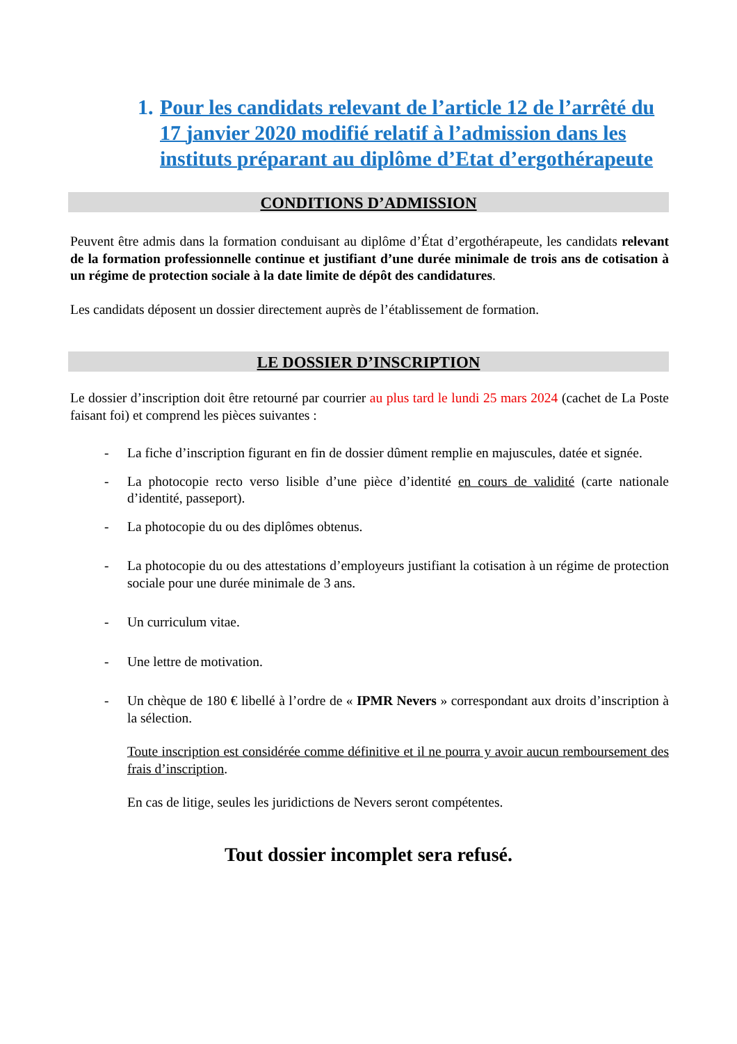1. Pour les candidats relevant de l’article 12 de l’arrêté du 17 janvier 2020 modifié relatif à l’admission dans les instituts préparant au diplôme d’Etat d’ergothérapeute
CONDITIONS D’ADMISSION
Peuvent être admis dans la formation conduisant au diplôme d’État d’ergothérapeute, les candidats relevant de la formation professionnelle continue et justifiant d’une durée minimale de trois ans de cotisation à un régime de protection sociale à la date limite de dépôt des candidatures.
Les candidats déposent un dossier directement auprès de l’établissement de formation.
LE DOSSIER D’INSCRIPTION
Le dossier d’inscription doit être retourné par courrier au plus tard le lundi 25 mars 2024 (cachet de La Poste faisant foi) et comprend les pièces suivantes :
- La fiche d’inscription figurant en fin de dossier dûment remplie en majuscules, datée et signée.
- La photocopie recto verso lisible d’une pièce d’identité en cours de validité (carte nationale d’identité, passeport).
- La photocopie du ou des diplômes obtenus.
- La photocopie du ou des attestations d’employeurs justifiant la cotisation à un régime de protection sociale pour une durée minimale de 3 ans.
- Un curriculum vitae.
- Une lettre de motivation.
- Un chèque de 180 € libellé à l’ordre de « IPMR Nevers » correspondant aux droits d’inscription à la sélection.
Toute inscription est considérée comme définitive et il ne pourra y avoir aucun remboursement des frais d’inscription.
En cas de litige, seules les juridictions de Nevers seront compétentes.
Tout dossier incomplet sera refusé.